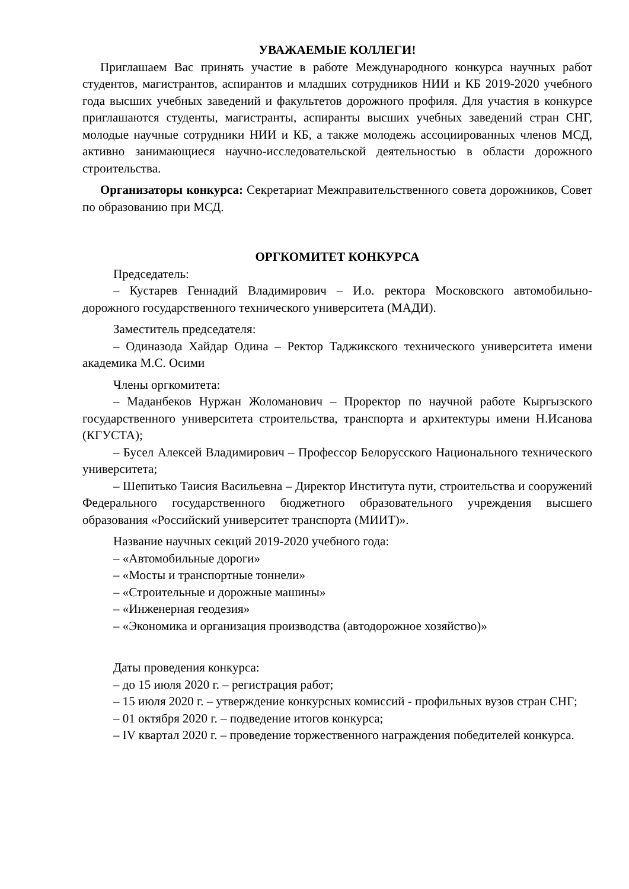УВАЖАЕМЫЕ КОЛЛЕГИ!
Приглашаем Вас принять участие в работе Международного конкурса научных работ студентов, магистрантов, аспирантов и младших сотрудников НИИ и КБ 2019-2020 учебного года высших учебных заведений и факультетов дорожного профиля. Для участия в конкурсе приглашаются студенты, магистранты, аспиранты высших учебных заведений стран СНГ, молодые научные сотрудники НИИ и КБ, а также молодежь ассоциированных членов МСД, активно занимающиеся научно-исследовательской деятельностью в области дорожного строительства.
Организаторы конкурса: Секретариат Межправительственного совета дорожников, Совет по образованию при МСД.
ОРГКОМИТЕТ КОНКУРСА
Председатель:
– Кустарев Геннадий Владимирович – И.о. ректора Московского автомобильно-дорожного государственного технического университета (МАДИ).
Заместитель председателя:
– Одиназода Хайдар Одина – Ректор Таджикского технического университета имени академика М.С. Осими
Члены оргкомитета:
– Маданбеков Нуржан Жоломанович – Проректор по научной работе Кыргызского государственного университета строительства, транспорта и архитектуры имени Н.Исанова (КГУСТА);
– Бусел Алексей Владимирович – Профессор Белорусского Национального технического университета;
– Шепитько Таисия Васильевна – Директор Института пути, строительства и сооружений Федерального государственного бюджетного образовательного учреждения высшего образования «Российский университет транспорта (МИИТ)».
Название научных секций 2019-2020 учебного года:
– «Автомобильные дороги»
– «Мосты и транспортные тоннели»
– «Строительные и дорожные машины»
– «Инженерная геодезия»
– «Экономика и организация производства (автодорожное хозяйство)»
Даты проведения конкурса:
– до 15 июля 2020 г. – регистрация работ;
– 15 июля 2020 г. – утверждение конкурсных комиссий - профильных вузов стран СНГ;
– 01 октября 2020 г. – подведение итогов конкурса;
– IV квартал 2020 г. – проведение торжественного награждения победителей конкурса.